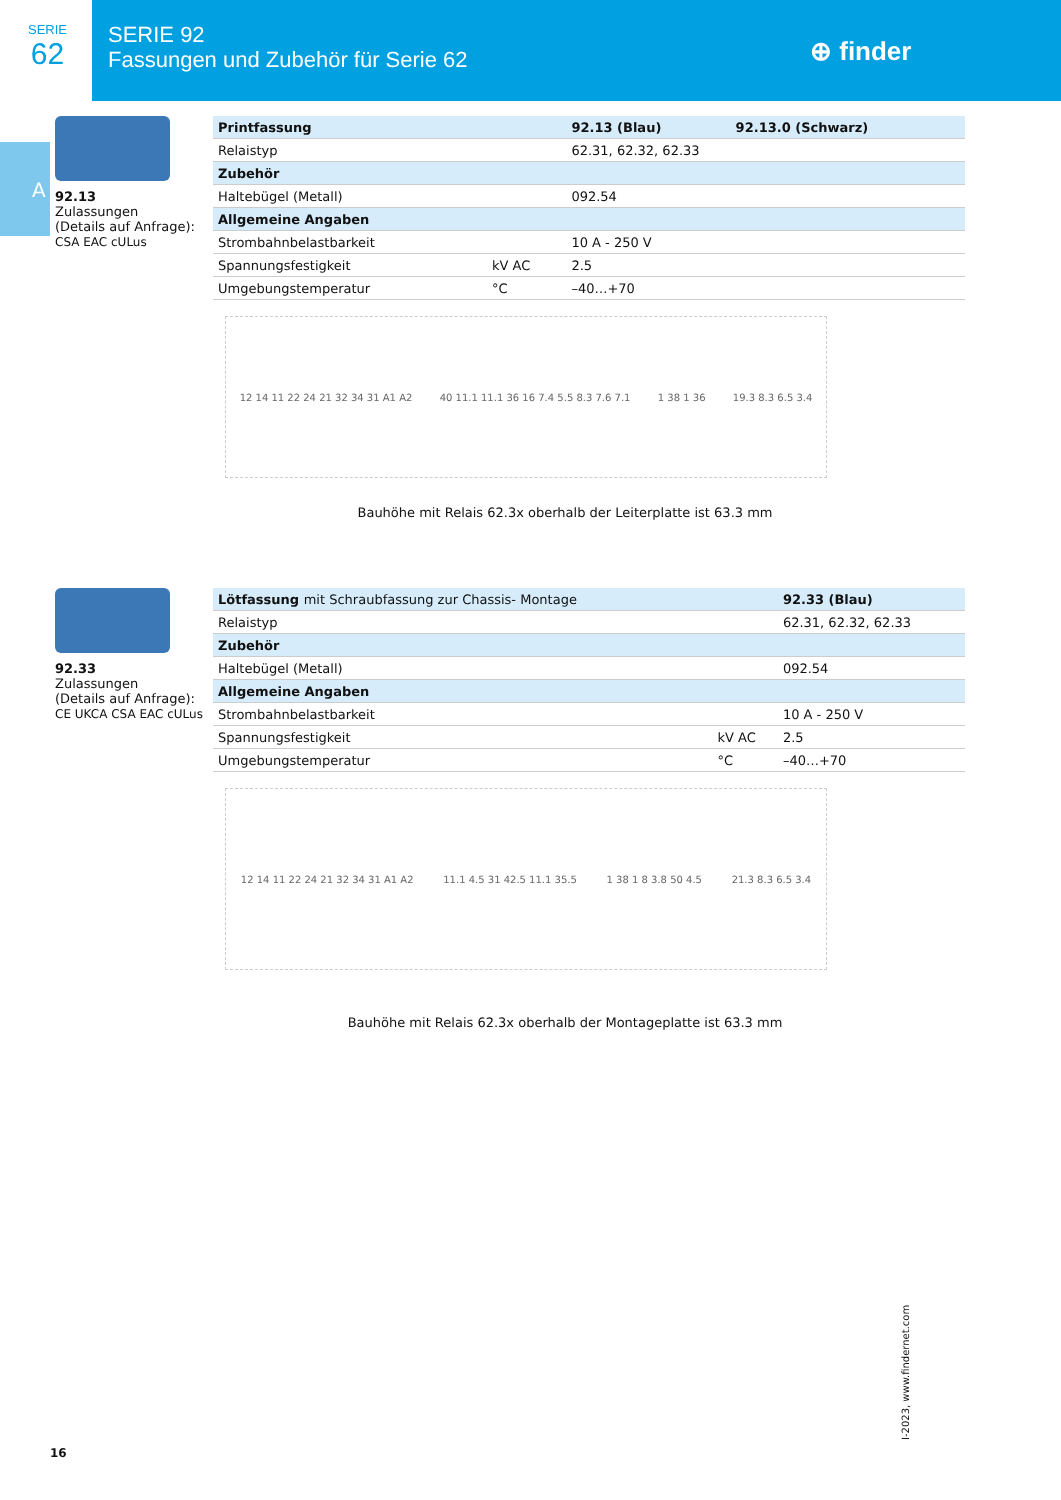SERIE
62
SERIE 92
Fassungen und Zubehör für Serie 62
⊕ finder
A
92.13
Zulassungen
(Details auf Anfrage):
CSA EAC cULus
| Printfassung | | 92.13 (Blau) | 92.13.0 (Schwarz) |
| --- | --- | --- | --- |
| Relaistyp | | 62.31, 62.32, 62.33 | |
| Zubehör | | | |
| Haltebügel (Metall) | | 092.54 | |
| Allgemeine Angaben | | | |
| Strombahnbelastbarkeit | | 10 A - 250 V | |
| Spannungsfestigkeit | kV AC | 2.5 | |
| Umgebungstemperatur | °C | –40…+70 | |
12 14 11 22 24 21 32 34 31 A1 A2 40 11.1 11.1 36 16 7.4 5.5 8.3 7.6 7.1 1 38 1 36 19.3 8.3 6.5 3.4
Bauhöhe mit Relais 62.3x oberhalb der Leiterplatte ist 63.3 mm
92.33
Zulassungen
(Details auf Anfrage):
CE UKCA CSA EAC cULus
| Lötfassung mit Schraubfassung zur Chassis- Montage | | 92.33 (Blau) |
| --- | --- | --- |
| Relaistyp | | 62.31, 62.32, 62.33 |
| Zubehör | | |
| Haltebügel (Metall) | | 092.54 |
| Allgemeine Angaben | | |
| Strombahnbelastbarkeit | | 10 A - 250 V |
| Spannungsfestigkeit | kV AC | 2.5 |
| Umgebungstemperatur | °C | –40…+70 |
12 14 11 22 24 21 32 34 31 A1 A2 11.1 4.5 31 42.5 11.1 35.5 1 38 1 8 3.8 50 4.5 21.3 8.3 6.5 3.4
Bauhöhe mit Relais 62.3x oberhalb der Montageplatte ist 63.3 mm
16
I-2023, www.findernet.com